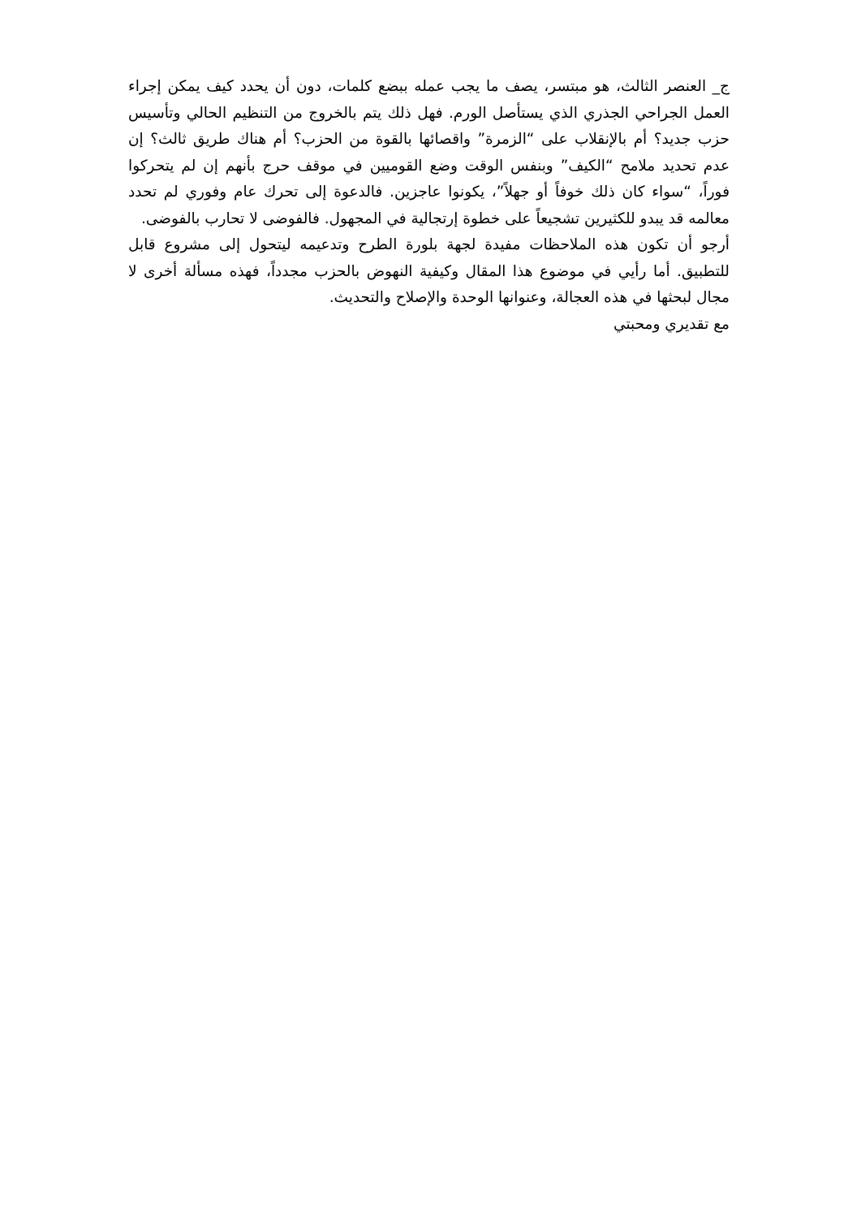ج_ العنصر الثالث، هو مبتسر، يصف ما يجب عمله ببضع كلمات، دون أن يحدد كيف يمكن إجراء العمل الجراحي الجذري الذي يستأصل الورم. فهل ذلك يتم بالخروج من التنظيم الحالي وتأسيس حزب جديد؟ أم بالإنقلاب على “الزمرة” واقصائها بالقوة من الحزب؟ أم هناك طريق ثالث؟ إن عدم تحديد ملامح “الكيف” وبنفس الوقت وضع القوميين في موقف حرج بأنهم إن لم يتحركوا فوراً، “سواء كان ذلك خوفاً أو جهلاً”، يكونوا عاجزين. فالدعوة إلى تحرك عام وفوري لم تحدد معالمه قد يبدو للكثيرين تشجيعاً على خطوة إرتجالية في المجهول. فالفوضى لا تحارب بالفوضى.
أرجو أن تكون هذه الملاحظات مفيدة لجهة بلورة الطرح وتدعيمه ليتحول إلى مشروع قابل للتطبيق. أما رأيي في موضوع هذا المقال وكيفية النهوض بالحزب مجدداً، فهذه مسألة أخرى لا مجال لبحثها في هذه العجالة، وعنوانها الوحدة والإصلاح والتحديث.
مع تقديري ومحبتي